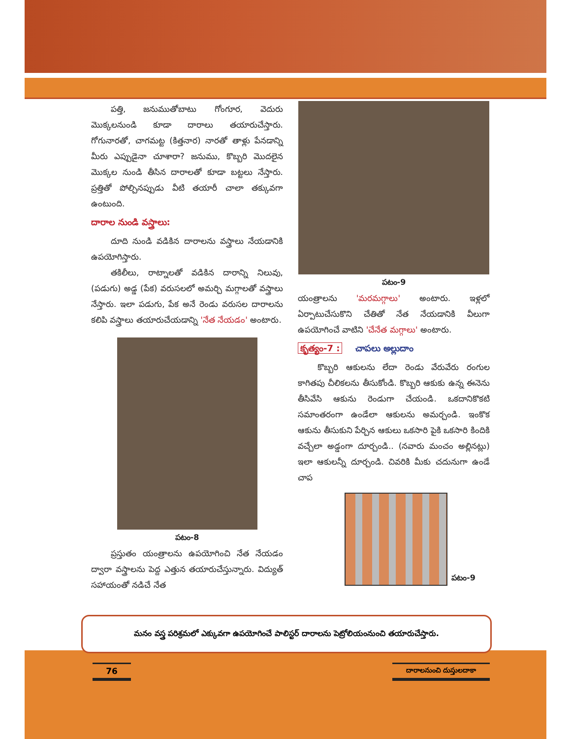పత్తి, జనుముతోబాటు గోంగూర, వెదురు మొక్కలనుండి కూడా దారాలు తయారుచేస్తారు. గోగునారతో, చాగమట్ట (కిత్తనార) నారతో తాళ్లు పేనడాన్ని మీరు ఎప్పుడైనా చూశారా? జనుము, కొబ్బరి మొదలైన మొక్కల నుండి తీసిన దారాలతో కూడా బట్టలు నేస్తారు. ప్రత్తితో పోల్చినప్పుడు వీటి తయారీ చాలా తక్కువగా ఉంటుంది.
దారాల నుండి వస్త్రాలు:
దూది నుండి వడికిన దారాలను వస్త్రాలు నేయడానికి ఉపయోగిస్తారు.
తకిలీలు, రాట్నాలతో వడికిన దారాన్ని నిలువు, (పడుగు) అడ్డ (పేక) వరుసలలో అమర్చి మగ్గాలతో వస్త్రాలు నేస్తారు. ఇలా పడుగు, పేక అనే రెండు వరుసల దారాలను కలిపి వస్త్రాలు తయారుచేయడాన్ని 'నేత నేయడం' అంటారు.
పటం-8
ప్రస్తుతం యంత్రాలను ఉపయోగించి నేత నేయడం ద్వారా వస్త్రాలను పెద్ద ఎత్తున తయారుచేస్తున్నారు. విద్యుత్ సహాయంతో నడిచే నేత
పటం-9
యంత్రాలను 'మరమగ్గాలు' అంటారు. ఇళ్లలో ఏర్పాటుచేసుకొని చేతితో నేత నేయడానికి వీలుగా ఉపయోగించే వాటిని 'చేనేత మగ్గాలు' అంటారు.
కృత్యం-7 : చాపలు అల్లుదాం
కొబ్బరి ఆకులను లేదా రెండు వేరువేరు రంగుల కాగితపు చీలికలను తీసుకోండి. కొబ్బరి ఆకుకు ఉన్న ఈనెను తీసివేసి ఆకును రెండుగా చేయండి. ఒకదానికొకటి సమాంతరంగా ఉండేలా ఆకులను అమర్చండి. ఇంకొక ఆకును తీసుకుని పేర్చిన ఆకులు ఒకసారి పైకి ఒకసారి కిందికి వచ్చేలా అడ్డంగా దూర్చండి.. (నవారు మంచం అల్లినట్లు) ఇలా ఆకులన్నీ దూర్చండి. చివరికి మీకు చదునుగా ఉండే చాప
పటం-9
మనం వస్త్ర పరిశ్రమలో ఎక్కువగా ఉపయోగించే పాలిస్టర్ దారాలను పెట్రోలియంనుంచి తయారుచేస్తారు.
76
దారాలనుంచి దుస్తులదాకా